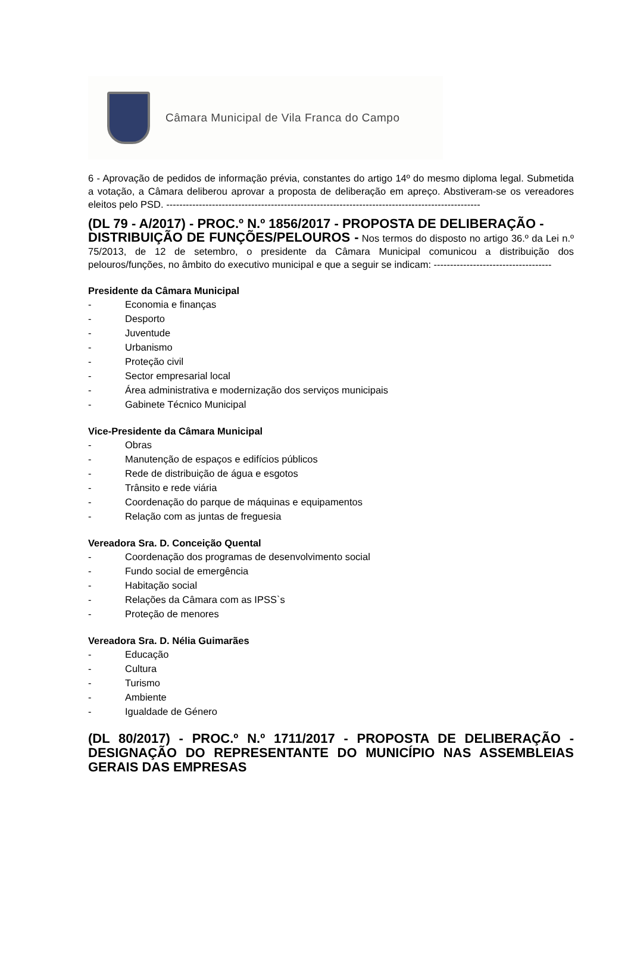Câmara Municipal de Vila Franca do Campo
6 - Aprovação de pedidos de informação prévia, constantes do artigo 14º do mesmo diploma legal. Submetida a votação, a Câmara deliberou aprovar a proposta de deliberação em apreço. Abstiveram-se os vereadores eleitos pelo PSD. ------------------------------------------------------------------------------------------------
(DL 79 - A/2017) - PROC.º N.º 1856/2017 - PROPOSTA DE DELIBERAÇÃO -
DISTRIBUIÇÃO DE FUNÇÕES/PELOUROS - Nos termos do disposto no artigo 36.º da Lei n.º 75/2013, de 12 de setembro, o presidente da Câmara Municipal comunicou a distribuição dos pelouros/funções, no âmbito do executivo municipal e que a seguir se indicam: ------------------------------------
Presidente da Câmara Municipal
- Economia e finanças
- Desporto
- Juventude
- Urbanismo
- Proteção civil
- Sector empresarial local
- Área administrativa e modernização dos serviços municipais
- Gabinete Técnico Municipal
Vice-Presidente da Câmara Municipal
- Obras
- Manutenção de espaços e edifícios públicos
- Rede de distribuição de água e esgotos
- Trânsito e rede viária
- Coordenação do parque de máquinas e equipamentos
- Relação com as juntas de freguesia
Vereadora Sra. D. Conceição Quental
- Coordenação dos programas de desenvolvimento social
- Fundo social de emergência
- Habitação social
- Relações da Câmara com as IPSS`s
- Proteção de menores
Vereadora Sra. D. Nélia Guimarães
- Educação
- Cultura
- Turismo
- Ambiente
- Igualdade de Género
(DL 80/2017) - PROC.º N.º 1711/2017 - PROPOSTA DE DELIBERAÇÃO - DESIGNAÇÃO DO REPRESENTANTE DO MUNICÍPIO NAS ASSEMBLEIAS GERAIS DAS EMPRESAS